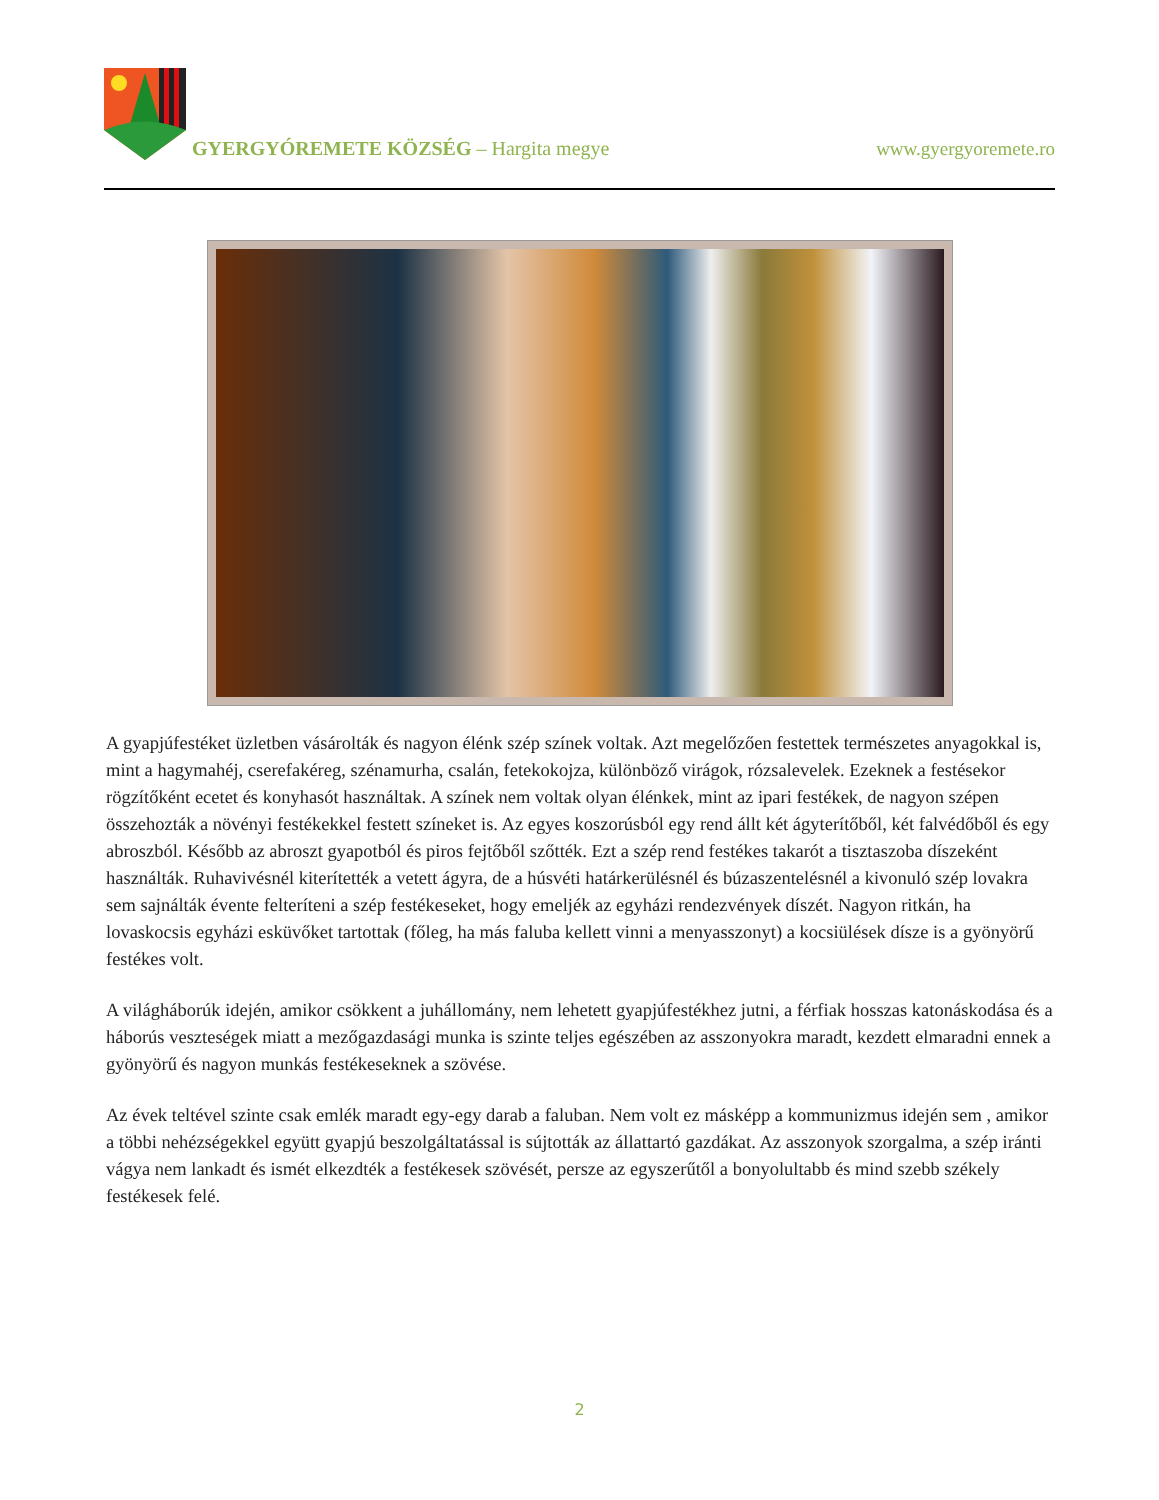GYERGYÓREMETE KÖZSÉG – Hargita megye
www.gyergyoremete.ro
A gyapjúfestéket üzletben vásárolták és nagyon élénk szép színek voltak. Azt megelőzően festettek természetes anyagokkal is, mint a hagymahéj, cserefakéreg, szénamurha, csalán, fetekokojza, különböző virágok, rózsalevelek. Ezeknek a festésekor rögzítőként ecetet és konyhasót használtak. A színek nem voltak olyan élénkek, mint az ipari festékek, de nagyon szépen összehozták a növényi festékekkel festett színeket is. Az egyes koszorúsból egy rend állt két ágyterítőből, két falvédőből és egy abroszból. Később az abroszt gyapotból és piros fejtőből szőtték. Ezt a szép rend festékes takarót a tisztaszoba díszeként használták. Ruhavivésnél kiterítették a vetett ágyra, de a húsvéti határkerülésnél és búzaszentelésnél a kivonuló szép lovakra sem sajnálták évente felteríteni a szép festékeseket, hogy emeljék az egyházi rendezvények díszét. Nagyon ritkán, ha lovaskocsis egyházi esküvőket tartottak (főleg, ha más faluba kellett vinni a menyasszonyt) a kocsiülések dísze is a gyönyörű festékes volt.
A világháborúk idején, amikor csökkent a juhállomány, nem lehetett gyapjúfestékhez jutni, a férfiak hosszas katonáskodása és a háborús veszteségek miatt a mezőgazdasági munka is szinte teljes egészében az asszonyokra maradt, kezdett elmaradni ennek a gyönyörű és nagyon munkás festékeseknek a szövése.
Az évek teltével szinte csak emlék maradt egy-egy darab a faluban. Nem volt ez másképp a kommunizmus idején sem , amikor a többi nehézségekkel együtt gyapjú beszolgáltatással is sújtották az állattartó gazdákat. Az asszonyok szorgalma, a szép iránti vágya nem lankadt és ismét elkezdték a festékesek szövését, persze az egyszerűtől a bonyolultabb és mind szebb székely festékesek felé.
2